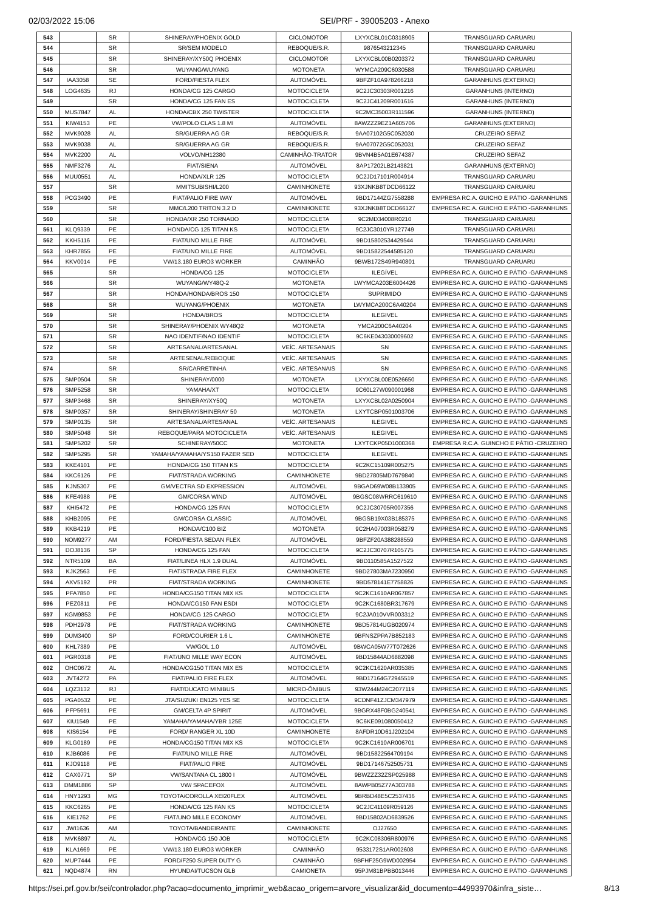02/03/2022 15:06 SEI/PRF - 39005203 - Anexo
| 543 | | SR | SHINERAY/PHOENIX GOLD | CICLOMOTOR | LXYXCBL01C0318905 | TRANSGUARD CARUARU |
| 544 | | SR | SR/SEM MODELO | REBOQUE/S.R. | 9876543212345 | TRANSGUARD CARUARU |
| 545 | | SR | SHINERAY/XY50Q PHOENIX | CICLOMOTOR | LXYXCBL00B0203372 | TRANSGUARD CARUARU |
| 546 | | SR | WUYANG/WUYANG | MOTONETA | WYMCA209C6030588 | TRANSGUARD CARUARU |
| 547 | IAA3058 | SE | FORD/FIESTA FLEX | AUTOMÓVEL | 9BFZF10A978266218 | GARANHUNS (EXTERNO) |
| 548 | LOG4635 | RJ | HONDA/CG 125 CARGO | MOTOCICLETA | 9C2JC30303R001216 | GARANHUNS (INTERNO) |
| 549 | | SR | HONDA/CG 125 FAN ES | MOTOCICLETA | 9C2JC41209R001616 | GARANHUNS (INTERNO) |
| 550 | MUS7847 | AL | HONDA/CBX 250 TWISTER | MOTOCICLETA | 9C2MC35003R111596 | GARANHUNS (INTERNO) |
| 551 | KIW4153 | PE | VW/POLO CLAS 1.8 MI | AUTOMÓVEL | 8AWZZZ9EZ1A605706 | GARANHUNS (EXTERNO) |
| 552 | MVK9028 | AL | SR/GUERRA AG GR | REBOQUE/S.R. | 9AA07102G5C052030 | CRUZEIRO SEFAZ |
| 553 | MVK9038 | AL | SR/GUERRA AG GR | REBOQUE/S.R. | 9AA07072G5C052031 | CRUZEIRO SEFAZ |
| 554 | MVK2200 | AL | VOLVO/NH12380 | CAMINHÃO-TRATOR | 9BVN4B5A01E674387 | CRUZEIRO SEFAZ |
| 555 | NMF3276 | AL | FIAT/SIENA | AUTOMÓVEL | 8AP17202LB2143821 | GARANHUNS (EXTERNO) |
| 556 | MUU0551 | AL | HONDA/XLR 125 | MOTOCICLETA | 9C2JD17101R004914 | TRANSGUARD CARUARU |
| 557 | | SR | MMITSUBISHI/L200 | CAMINHONETE | 93XJNKB8TDCD66122 | TRANSGUARD CARUARU |
| 558 | PCG3490 | PE | FIAT/PALIO FIRE WAY | AUTOMÓVEL | 9BD17144ZG7558288 | EMPRESA RC.A. GUICHO E PÁTIO -GARANHUNS |
| 559 | | SR | MMC/L200 TRITON 3.2 D | CAMINHONETE | 93XJNKB8TDCD66127 | EMPRESA RC.A. GUICHO E PÁTIO -GARANHUNS |
| 560 | | SR | HONDA/XR 250 TORNADO | MOTOCICLETA | 9C2MD34008R0210 | TRANSGUARD CARUARU |
| 561 | KLQ9339 | PE | HONDA/CG 125 TITAN KS | MOTOCICLETA | 9C2JC3010YR127749 | TRANSGUARD CARUARU |
| 562 | KKH5116 | PE | FIAT/UNO MILLE FIRE | AUTOMÓVEL | 9BD15802534429544 | TRANSGUARD CARUARU |
| 563 | KHR7855 | PE | FIAT/UNO MILLE FIRE | AUTOMÓVEL | 9BD15822544585120 | TRANSGUARD CARUARU |
| 564 | KKV0014 | PE | VW/13.180 EURO3 WORKER | CAMINHÃO | 9BWB172S49R940801 | TRANSGUARD CARUARU |
| 565 | | SR | HONDA/CG 125 | MOTOCICLETA | ILEGÍVEL | EMPRESA RC.A. GUICHO E PÁTIO -GARANHUNS |
| 566 | | SR | WUYANG/WY48Q-2 | MOTONETA | LWYMCA203E6004426 | EMPRESA RC.A. GUICHO E PÁTIO -GARANHUNS |
| 567 | | SR | HONDA/HONDA/BROS 150 | MOTOCICLETA | SUPRIMIDO | EMPRESA RC.A. GUICHO E PÁTIO -GARANHUNS |
| 568 | | SR | WUYANG/PHOENIX | MOTONETA | LWYMCA200C6A40204 | EMPRESA RC.A. GUICHO E PÁTIO -GARANHUNS |
| 569 | | SR | HONDA/BROS | MOTOCICLETA | ILEGIVEL | EMPRESA RC.A. GUICHO E PÁTIO -GARANHUNS |
| 570 | | SR | SHINERAY/PHOENIX WY48Q2 | MOTONETA | YMCA200C6A40204 | EMPRESA RC.A. GUICHO E PÁTIO -GARANHUNS |
| 571 | | SR | NAO IDENTIF/NAO IDENTIF | MOTOCICLETA | 9C6KE043030009602 | EMPRESA RC.A. GUICHO E PÁTIO -GARANHUNS |
| 572 | | SR | ARTESANAL/ARTESANAL | VEÍC. ARTESANAIS | SN | EMPRESA RC.A. GUICHO E PÁTIO -GARANHUNS |
| 573 | | SR | ARTESENAL/REBOQUE | VEÍC. ARTESANAIS | SN | EMPRESA RC.A. GUICHO E PÁTIO -GARANHUNS |
| 574 | | SR | SR/CARRETINHA | VEÍC. ARTESANAIS | SN | EMPRESA RC.A. GUICHO E PÁTIO -GARANHUNS |
| 575 | SMP0504 | SR | SHINERAY/0000 | MOTONETA | LXYXCBL00E0526650 | EMPRESA RC.A. GUICHO E PÁTIO -GARANHUNS |
| 576 | SMP5258 | SR | YAMAHA/XT | MOTOCICLETA | 9C60L27W090001968 | EMPRESA RC.A. GUICHO E PÁTIO -GARANHUNS |
| 577 | SMP3468 | SR | SHINERAY/XY50Q | MOTONETA | LXYXCBL02A0250904 | EMPRESA RC.A. GUICHO E PÁTIO -GARANHUNS |
| 578 | SMP0357 | SR | SHINERAY/SHINERAY 50 | MOTONETA | LXYTCBP0501003706 | EMPRESA RC.A. GUICHO E PÁTIO -GARANHUNS |
| 579 | SMP0135 | SR | ARTESANAL/ARTESANAL | VEÍC. ARTESANAIS | ILEGIVEL | EMPRESA RC.A. GUICHO E PÁTIO -GARANHUNS |
| 580 | SMP5048 | SR | REBOQUE/PARA MOTOCICLETA | VEÍC. ARTESANAIS | ILEGIVEL | EMPRESA RC.A. GUICHO E PÁTIO -GARANHUNS |
| 581 | SMP5202 | SR | SCHINERAY/50CC | MOTONETA | LXYTCKP05D1000368 | EMPRESA R.C.A. GUINCHO E PÁTIO -CRUZEIRO |
| 582 | SMP5295 | SR | YAMAHA/YAMAHA/YS150 FAZER SED | MOTOCICLETA | ILEGIVEL | EMPRESA RC.A. GUICHO E PÁTIO -GARANHUNS |
| 583 | KKE4101 | PE | HONDA/CG 150 TITAN KS | MOTOCICLETA | 9C2KC15109R005275 | EMPRESA RC.A. GUICHO E PÁTIO -GARANHUNS |
| 584 | KKC6126 | PE | FIAT/STRADA WORKING | CAMINHONETE | 9BD27805MD7679840 | EMPRESA RC.A. GUICHO E PÁTIO -GARANHUNS |
| 585 | KJN5307 | PE | GM/VECTRA SD EXPRESSION | AUTOMÓVEL | 9BGAD69W08B133905 | EMPRESA RC.A. GUICHO E PÁTIO -GARANHUNS |
| 586 | KFE4988 | PE | GM/CORSA WIND | AUTOMÓVEL | 9BGSC08WRRC619610 | EMPRESA RC.A. GUICHO E PÁTIO -GARANHUNS |
| 587 | KHI5472 | PE | HONDA/CG 125 FAN | MOTOCICLETA | 9C2JC30705R007356 | EMPRESA RC.A. GUICHO E PÁTIO -GARANHUNS |
| 588 | KHB2095 | PE | GM/CORSA CLASSIC | AUTOMÓVEL | 9BGSB19X03B185375 | EMPRESA RC.A. GUICHO E PÁTIO -GARANHUNS |
| 589 | KKB4219 | PE | HONDA/C100 BIZ | MOTONETA | 9C2HA07003R058279 | EMPRESA RC.A. GUICHO E PÁTIO -GARANHUNS |
| 590 | NOM9277 | AM | FORD/FIESTA SEDAN FLEX | AUTOMÓVEL | 9BFZF20A388288559 | EMPRESA RC.A. GUICHO E PÁTIO -GARANHUNS |
| 591 | DOJ8136 | SP | HONDA/CG 125 FAN | MOTOCICLETA | 9C2JC30707R105775 | EMPRESA RC.A. GUICHO E PÁTIO -GARANHUNS |
| 592 | NTR5109 | BA | FIAT/LINEA HLX 1.9 DUAL | AUTOMÓVEL | 9BD110585A1527522 | EMPRESA RC.A. GUICHO E PÁTIO -GARANHUNS |
| 593 | KJK2563 | PE | FIAT/STRADA FIRE FLEX | CAMINHONETE | 9BD27803MA7230950 | EMPRESA RC.A. GUICHO E PÁTIO -GARANHUNS |
| 594 | AXV5192 | PR | FIAT/STRADA WORKING | CAMINHONETE | 9BD578141E7758826 | EMPRESA RC.A. GUICHO E PÁTIO -GARANHUNS |
| 595 | PFA7850 | PE | HONDA/CG150 TITAN MIX KS | MOTOCICLETA | 9C2KC1610AR067857 | EMPRESA RC.A. GUICHO E PÁTIO -GARANHUNS |
| 596 | PEZ0811 | PE | HONDA/CG150 FAN ESDI | MOTOCICLETA | 9C2KC1680BR317679 | EMPRESA RC.A. GUICHO E PÁTIO -GARANHUNS |
| 597 | KGM9853 | PE | HONDA/CG 125 CARGO | MOTOCICLETA | 9C2JA010VVR003312 | EMPRESA RC.A. GUICHO E PÁTIO -GARANHUNS |
| 598 | PDH2978 | PE | FIAT/STRADA WORKING | CAMINHONETE | 9BD57814UGB020974 | EMPRESA RC.A. GUICHO E PÁTIO -GARANHUNS |
| 599 | DUM3400 | SP | FORD/COURIER 1.6 L | CAMINHONETE | 9BFNSZPPA7B852183 | EMPRESA RC.A. GUICHO E PÁTIO -GARANHUNS |
| 600 | KHL7389 | PE | VW/GOL 1.0 | AUTOMÓVEL | 9BWCA05W77T072626 | EMPRESA RC.A. GUICHO E PÁTIO -GARANHUNS |
| 601 | PGR0318 | PE | FIAT/UNO MILLE WAY ECON | AUTOMÓVEL | 9BD15844AD6882098 | EMPRESA RC.A. GUICHO E PÁTIO -GARANHUNS |
| 602 | OHC0672 | AL | HONDA/CG150 TITAN MIX ES | MOTOCICLETA | 9C2KC1620AR035385 | EMPRESA RC.A. GUICHO E PÁTIO -GARANHUNS |
| 603 | JVT4272 | PA | FIAT/PALIO FIRE FLEX | AUTOMÓVEL | 9BD17164G72945519 | EMPRESA RC.A. GUICHO E PÁTIO -GARANHUNS |
| 604 | LQZ3132 | RJ | FIAT/DUCATO MINIBUS | MICRO-ÔNIBUS | 93W244M24C2077119 | EMPRESA RC.A. GUICHO E PÁTIO -GARANHUNS |
| 605 | PGA0532 | PE | JTA/SUZUKI EN125 YES SE | MOTOCICLETA | 9CDNF41ZJCM347979 | EMPRESA RC.A. GUICHO E PÁTIO -GARANHUNS |
| 606 | PFP5691 | PE | GM/CELTA 4P SPIRIT | AUTOMÓVEL | 9BGRX48F0BG240541 | EMPRESA RC.A. GUICHO E PÁTIO -GARANHUNS |
| 607 | KIU1549 | PE | YAMAHA/YAMAHA/YBR 125E | MOTOCICLETA | 9C6KE091080050412 | EMPRESA RC.A. GUICHO E PÁTIO -GARANHUNS |
| 608 | KIS6154 | PE | FORD/ RANGER XL 10D | CAMINHONETE | 8AFDR10D61J202104 | EMPRESA RC.A. GUICHO E PÁTIO -GARANHUNS |
| 609 | KLG0189 | PE | HONDA/CG150 TITAN MIX KS | MOTOCICLETA | 9C2KC1610AR006701 | EMPRESA RC.A. GUICHO E PÁTIO -GARANHUNS |
| 610 | KJB6086 | PE | FIAT/UNO MILLE FIRE | AUTOMÓVEL | 9BD15822564709194 | EMPRESA RC.A. GUICHO E PÁTIO -GARANHUNS |
| 611 | KJO9118 | PE | FIAT/PALIO FIRE | AUTOMÓVEL | 9BD17146752505731 | EMPRESA RC.A. GUICHO E PÁTIO -GARANHUNS |
| 612 | CAX0771 | SP | VW/SANTANA CL 1800 I | AUTOMÓVEL | 9BWZZZ32ZSP025988 | EMPRESA RC.A. GUICHO E PÁTIO -GARANHUNS |
| 613 | DMM1886 | SP | VW/ SPACEFOX | AUTOMÓVEL | 8AWPB05Z77A303788 | EMPRESA RC.A. GUICHO E PÁTIO -GARANHUNS |
| 614 | HNY1293 | MG | TOYOTA/COROLLA XEI20FLEX | AUTOMÓVEL | 9BRBD48E5C2537436 | EMPRESA RC.A. GUICHO E PÁTIO -GARANHUNS |
| 615 | KKC6265 | PE | HONDA/CG 125 FAN KS | MOTOCICLETA | 9C2JC41109R059126 | EMPRESA RC.A. GUICHO E PÁTIO -GARANHUNS |
| 616 | KIE1762 | PE | FIAT/UNO MILLE ECONOMY | AUTOMÓVEL | 9BD15802AD6839526 | EMPRESA RC.A. GUICHO E PÁTIO -GARANHUNS |
| 617 | JWI1636 | AM | TOYOTA/BANDEIRANTE | CAMINHONETE | OJ27650 | EMPRESA RC.A. GUICHO E PÁTIO -GARANHUNS |
| 618 | MVK6897 | AL | HONDA/CG 150 JOB | MOTOCICLETA | 9C2KC08306R800976 | EMPRESA RC.A. GUICHO E PÁTIO -GARANHUNS |
| 619 | KLA1669 | PE | VW/13.180 EURO3 WORKER | CAMINHÃO | 9533172S1AR002608 | EMPRESA RC.A. GUICHO E PÁTIO -GARANHUNS |
| 620 | MUP7444 | PE | FORD/F250 SUPER DUTY G | CAMINHÃO | 9BFHF25G9WD002954 | EMPRESA RC.A. GUICHO E PÁTIO -GARANHUNS |
| 621 | NQD4874 | RN | HYUNDAI/TUCSON GLB | CAMIONETA | 95PJM81BPBB013446 | EMPRESA RC.A. GUICHO E PÁTIO -GARANHUNS |
https://sei.prf.gov.br/sei/controlador.php?acao=documento_imprimir_web&acao_origem=arvore_visualizar&id_documento=44993970&infra_siste… 8/13